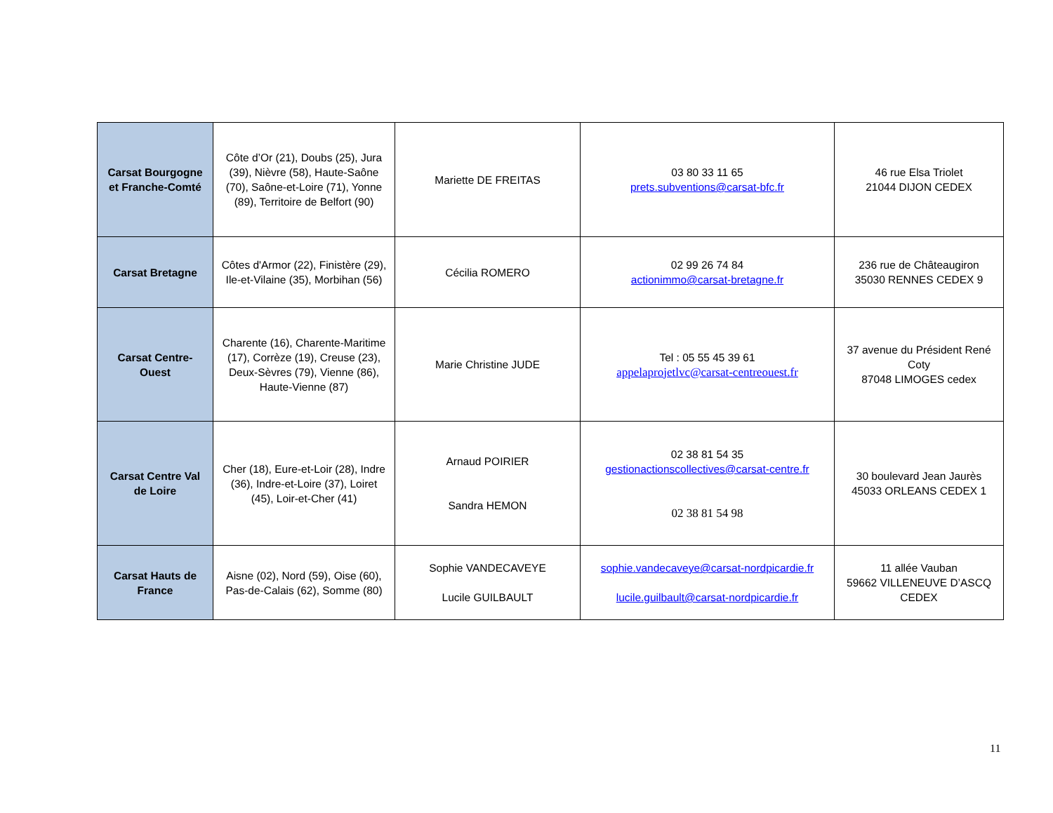| Carsat Bourgogne et Franche-Comté | Côte d’Or (21), Doubs (25), Jura (39), Nièvre (58), Haute-Saône (70), Saône-et-Loire (71), Yonne (89), Territoire de Belfort (90) | Mariette DE FREITAS | 03 80 33 11 65 prets.subventions@carsat-bfc.fr | 46 rue Elsa Triolet 21044 DIJON CEDEX |
| Carsat Bretagne | Côtes d'Armor (22), Finistère (29), Ile-et-Vilaine (35), Morbihan (56) | Cécilia ROMERO | 02 99 26 74 84 actionimmo@carsat-bretagne.fr | 236 rue de Châteaugiron 35030 RENNES CEDEX 9 |
| Carsat Centre-Ouest | Charente (16), Charente-Maritime (17), Corrèze (19), Creuse (23), Deux-Sèvres (79), Vienne (86), Haute-Vienne (87) | Marie Christine JUDE | Tel : 05 55 45 39 61 appelaprojetlvc@carsat-centreouest.fr | 37 avenue du Président René Coty 87048 LIMOGES cedex |
| Carsat Centre Val de Loire | Cher (18), Eure-et-Loir (28), Indre (36), Indre-et-Loire (37), Loiret (45), Loir-et-Cher (41) | Arnaud POIRIER Sandra HEMON | 02 38 81 54 35 gestionactionscollectives@carsat-centre.fr 02 38 81 54 98 | 30 boulevard Jean Jaurès 45033 ORLEANS CEDEX 1 |
| Carsat Hauts de France | Aisne (02), Nord (59), Oise (60), Pas-de-Calais (62), Somme (80) | Sophie VANDECAVEYE Lucile GUILBAULT | sophie.vandecaveye@carsat-nordpicardie.fr lucile.guilbault@carsat-nordpicardie.fr | 11 allée Vauban 59662 VILLENEUVE D’ASCQ CEDEX |
11